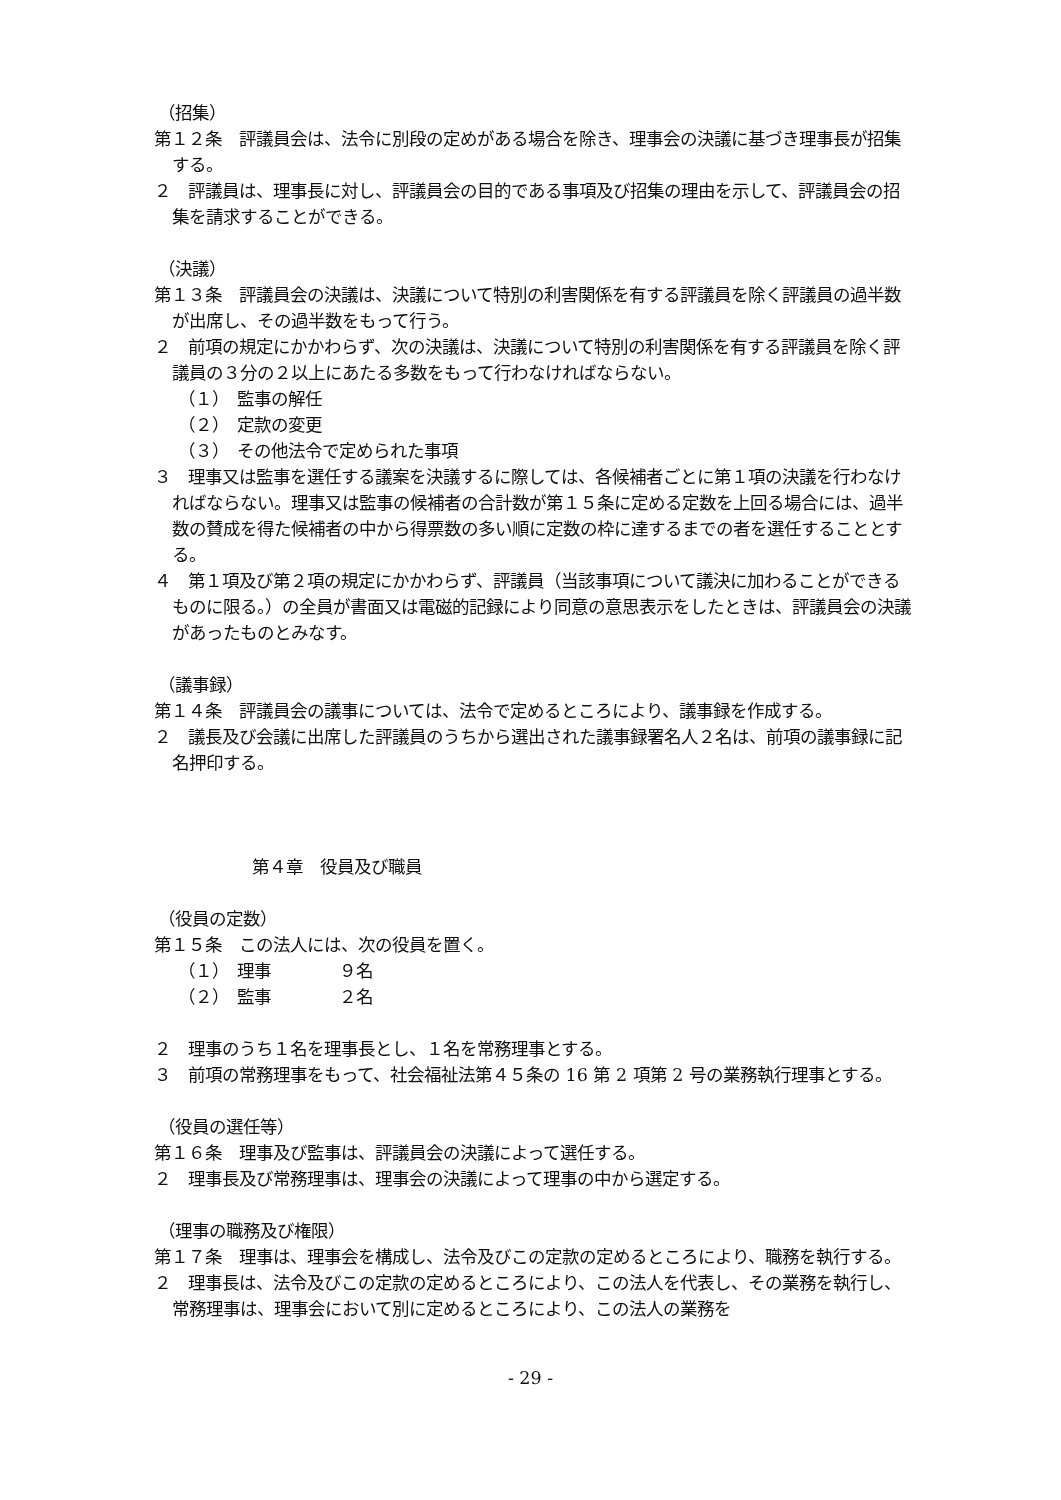（招集）
第１２条　評議員会は、法令に別段の定めがある場合を除き、理事会の決議に基づき理事長が招集する。
２　評議員は、理事長に対し、評議員会の目的である事項及び招集の理由を示して、評議員会の招集を請求することができる。
（決議）
第１３条　評議員会の決議は、決議について特別の利害関係を有する評議員を除く評議員の過半数が出席し、その過半数をもって行う。
２　前項の規定にかかわらず、次の決議は、決議について特別の利害関係を有する評議員を除く評議員の３分の２以上にあたる多数をもって行わなければならない。
（１）　監事の解任
（２）　定款の変更
（３）　その他法令で定められた事項
３　理事又は監事を選任する議案を決議するに際しては、各候補者ごとに第１項の決議を行わなければならない。理事又は監事の候補者の合計数が第１５条に定める定数を上回る場合には、過半数の賛成を得た候補者の中から得票数の多い順に定数の枠に達するまでの者を選任することとする。
４　第１項及び第２項の規定にかかわらず、評議員（当該事項について議決に加わることができるものに限る。）の全員が書面又は電磁的記録により同意の意思表示をしたときは、評議員会の決議があったものとみなす。
（議事録）
第１４条　評議員会の議事については、法令で定めるところにより、議事録を作成する。
２　議長及び会議に出席した評議員のうちから選出された議事録署名人２名は、前項の議事録に記名押印する。
第４章　役員及び職員
（役員の定数）
第１５条　この法人には、次の役員を置く。
（１）　理事　　　　９名
（２）　監事　　　　２名
２　理事のうち１名を理事長とし、１名を常務理事とする。
３　前項の常務理事をもって、社会福祉法第４５条の 16 第 2 項第 2 号の業務執行理事とする。
（役員の選任等）
第１６条　理事及び監事は、評議員会の決議によって選任する。
２　理事長及び常務理事は、理事会の決議によって理事の中から選定する。
（理事の職務及び権限）
第１７条　理事は、理事会を構成し、法令及びこの定款の定めるところにより、職務を執行する。
２　理事長は、法令及びこの定款の定めるところにより、この法人を代表し、その業務を執行し、常務理事は、理事会において別に定めるところにより、この法人の業務を
- 29 -